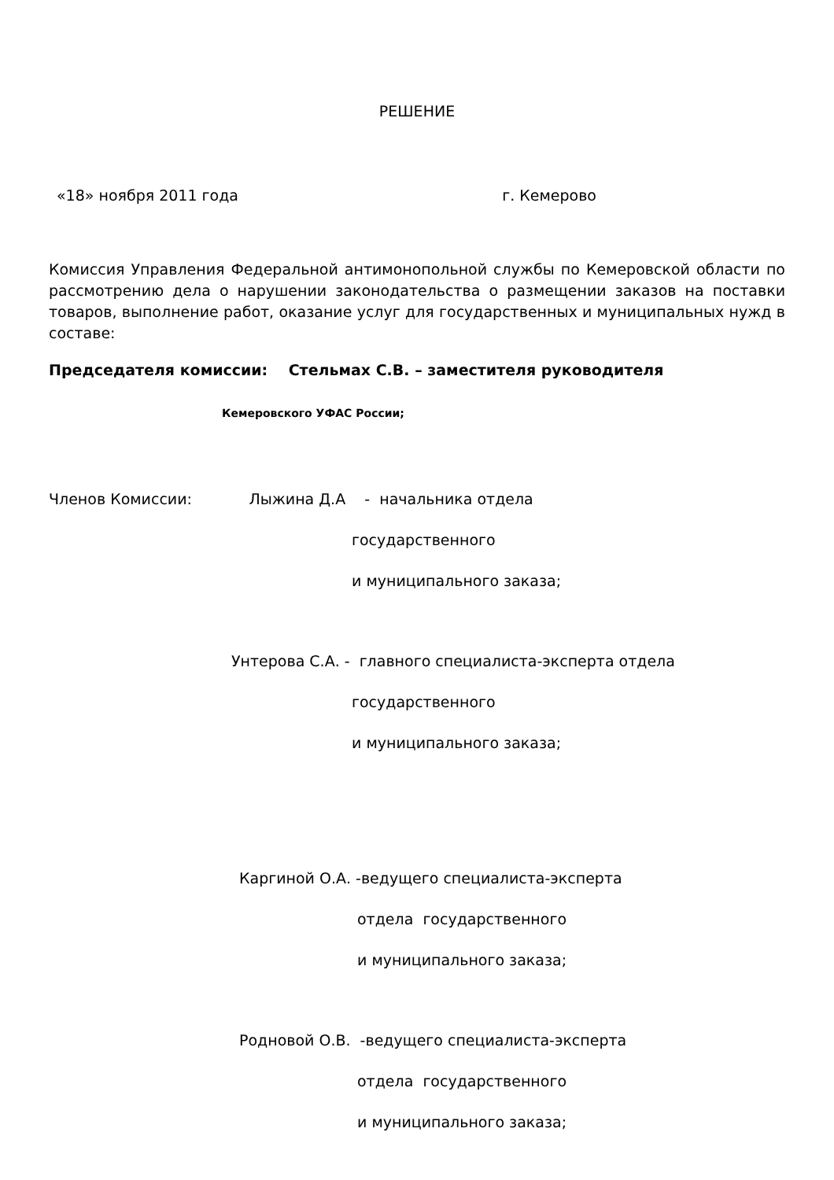РЕШЕНИЕ
«18» ноября 2011 года г. Кемерово
Комиссия Управления Федеральной антимонопольной службы по Кемеровской области по рассмотрению дела о нарушении законодательства о размещении заказов на поставки товаров, выполнение работ, оказание услуг для государственных и муниципальных нужд в составе:
Председателя комиссии: Стельмах С.В. – заместителя руководителя
Кемеровского УФАС России;
Членов Комиссии: Лыжина Д.А - начальника отдела
государственного
и муниципального заказа;
Унтерова С.А. - главного специалиста-эксперта отдела
государственного
и муниципального заказа;
Каргиной О.А. -ведущего специалиста-эксперта
отдела государственного
и муниципального заказа;
Родновой О.В. -ведущего специалиста-эксперта
отдела государственного
и муниципального заказа;